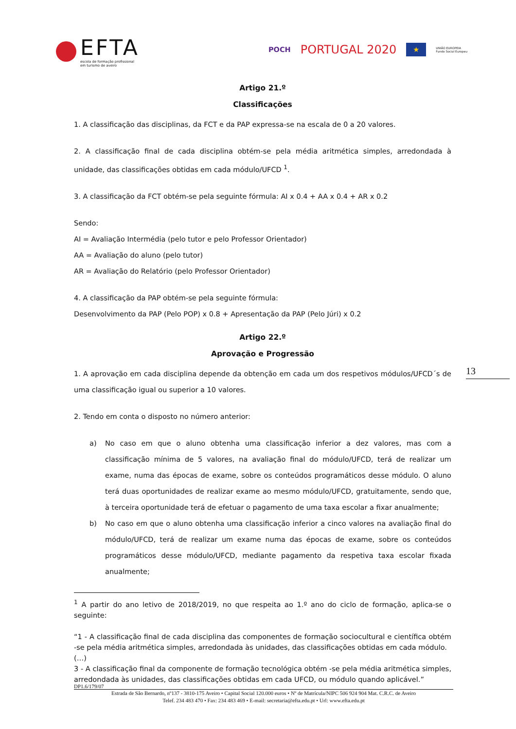EFTA
escola de formação profissional
em turismo de aveiro
POCH PORTUGAL 2020 ★ UNIÃO EUROPEIA
Fundo Social Europeu
Artigo 21.º
Classificações
1. A classificação das disciplinas, da FCT e da PAP expressa-se na escala de 0 a 20 valores.
2. A classificação final de cada disciplina obtém-se pela média aritmética simples, arredondada à unidade, das classificações obtidas em cada módulo/UFCD <sup>1</sup>.
3. A classificação da FCT obtém-se pela seguinte fórmula: AI x 0.4 + AA x 0.4 + AR x 0.2
Sendo:
AI = Avaliação Intermédia (pelo tutor e pelo Professor Orientador)
AA = Avaliação do aluno (pelo tutor)
AR = Avaliação do Relatório (pelo Professor Orientador)
4. A classificação da PAP obtém-se pela seguinte fórmula:
Desenvolvimento da PAP (Pelo POP) x 0.8 + Apresentação da PAP (Pelo Júri) x 0.2
Artigo 22.º
Aprovação e Progressão
1. A aprovação em cada disciplina depende da obtenção em cada um dos respetivos módulos/UFCD´s de uma classificação igual ou superior a 10 valores.
2. Tendo em conta o disposto no número anterior:
a) No caso em que o aluno obtenha uma classificação inferior a dez valores, mas com a classificação mínima de 5 valores, na avaliação final do módulo/UFCD, terá de realizar um exame, numa das épocas de exame, sobre os conteúdos programáticos desse módulo. O aluno terá duas oportunidades de realizar exame ao mesmo módulo/UFCD, gratuitamente, sendo que, à terceira oportunidade terá de efetuar o pagamento de uma taxa escolar a fixar anualmente;
b) No caso em que o aluno obtenha uma classificação inferior a cinco valores na avaliação final do módulo/UFCD, terá de realizar um exame numa das épocas de exame, sobre os conteúdos programáticos desse módulo/UFCD, mediante pagamento da respetiva taxa escolar fixada anualmente;
<sup>1</sup> A partir do ano letivo de 2018/2019, no que respeita ao 1.º ano do ciclo de formação, aplica-se o seguinte:
“1 - A classificação final de cada disciplina das componentes de formação sociocultural e científica obtém -se pela média aritmética simples, arredondada às unidades, das classificações obtidas em cada módulo.
(…)
3 - A classificação final da componente de formação tecnológica obtém -se pela média aritmética simples, arredondada às unidades, das classificações obtidas em cada UFCD, ou módulo quando aplicável.”
13
DP1.6/179/07
Estrada de São Bernardo, nº137 - 3810-175 Aveiro • Capital Social 120.000 euros • Nº de Matrícula/NIPC 506 924 904 Mat. C.R.C. de Aveiro
Telef. 234 483 470 • Fax: 234 483 469 • E-mail: secretaria@efta.edu.pt • Url: www.efta.edu.pt